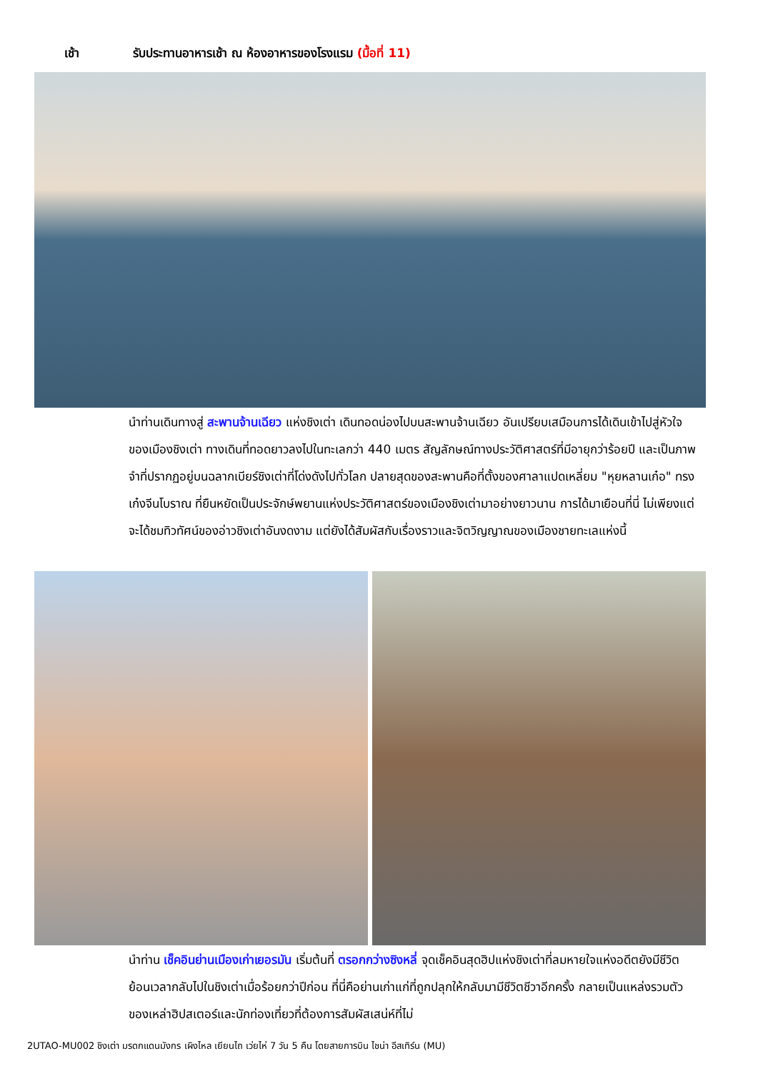เช้า รับประทานอาหารเช้า ณ ห้องอาหารของโรงแรม (มื้อที่ 11)
นำท่านเดินทางสู่ สะพานจ้านเฉียว แห่งชิงเต่า เดินทอดน่องไปบนสะพานจ้านเฉียว อันเปรียบเสมือนการได้เดินเข้าไปสู่หัวใจของเมืองชิงเต่า ทางเดินที่ทอดยาวลงไปในทะเลกว่า 440 เมตร สัญลักษณ์ทางประวัติศาสตร์ที่มีอายุกว่าร้อยปี และเป็นภาพจำที่ปรากฏอยู่บนฉลากเบียร์ชิงเต่าที่โด่งดังไปทั่วโลก ปลายสุดของสะพานคือที่ตั้งของศาลาแปดเหลี่ยม "หุยหลานเก๋อ" ทรงเก๋งจีนโบราณ ที่ยืนหยัดเป็นประจักษ์พยานแห่งประวัติศาสตร์ของเมืองชิงเต่ามาอย่างยาวนาน การได้มาเยือนที่นี่ ไม่เพียงแต่จะได้ชมทิวทัศน์ของอ่าวชิงเต่าอันงดงาม แต่ยังได้สัมผัสกับเรื่องราวและจิตวิญญาณของเมืองชายทะเลแห่งนี้
นำท่าน เช็คอินย่านเมืองเก่าเยอรมัน เริ่มต้นที่ ตรอกกว่างซิงหลี่ จุดเช็คอินสุดฮิปแห่งชิงเต่าที่ลมหายใจแห่งอดีตยังมีชีวิต ย้อนเวลากลับไปในชิงเต่าเมื่อร้อยกว่าปีก่อน ที่นี่คือย่านเก่าแก่ที่ถูกปลุกให้กลับมามีชีวิตชีวาอีกครั้ง กลายเป็นแหล่งรวมตัวของเหล่าฮิปสเตอร์และนักท่องเที่ยวที่ต้องการสัมผัสเสน่ห์ที่ไม่
2UTAO-MU002 ชิงเต่า มรดกแดนมังกร เผิงไหล เยียนไถ เว่ยไห่ 7 วัน 5 คืน โดยสายการบิน ไชน่า อีสเทิร์น (MU)